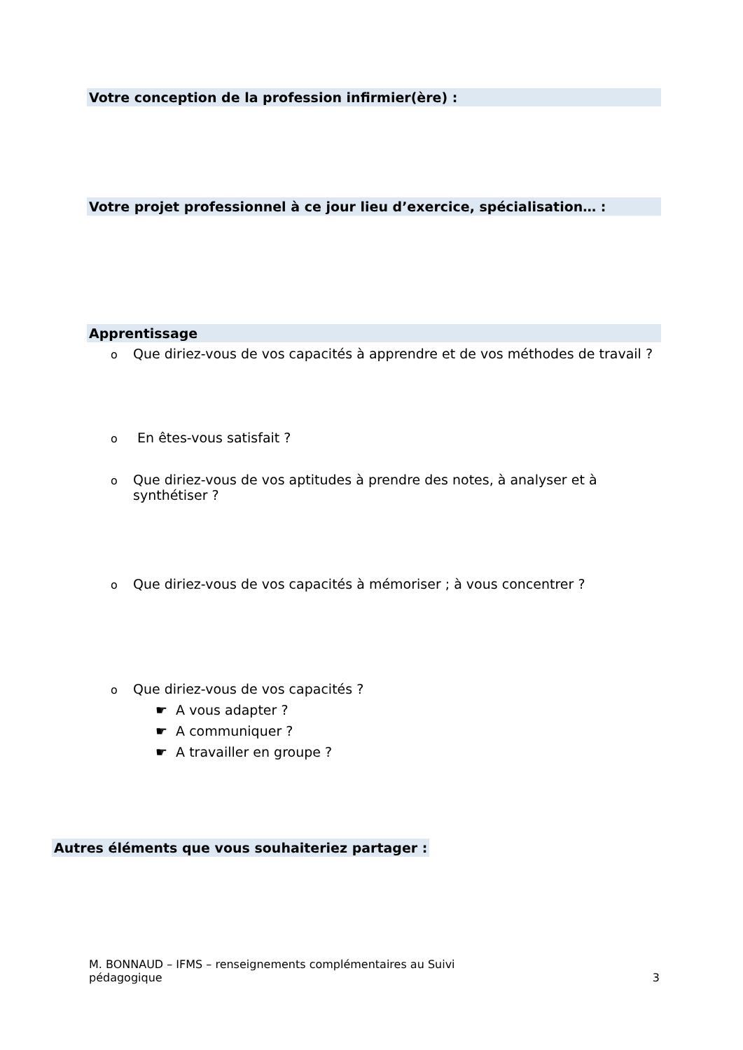Votre conception de la profession infirmier(ère) :
Votre projet professionnel à ce jour lieu d’exercice, spécialisation… :
Apprentissage
o Que diriez-vous de vos capacités à apprendre et de vos méthodes de travail ?
o En êtes-vous satisfait ?
o Que diriez-vous de vos aptitudes à prendre des notes, à analyser et à
synthétiser ?
o Que diriez-vous de vos capacités à mémoriser ; à vous concentrer ?
o Que diriez-vous de vos capacités ?
☛ A vous adapter ?
☛ A communiquer ?
☛ A travailler en groupe ?
Autres éléments que vous souhaiteriez partager :
M. BONNAUD – IFMS – renseignements complémentaires au Suivi
pédagogique 3